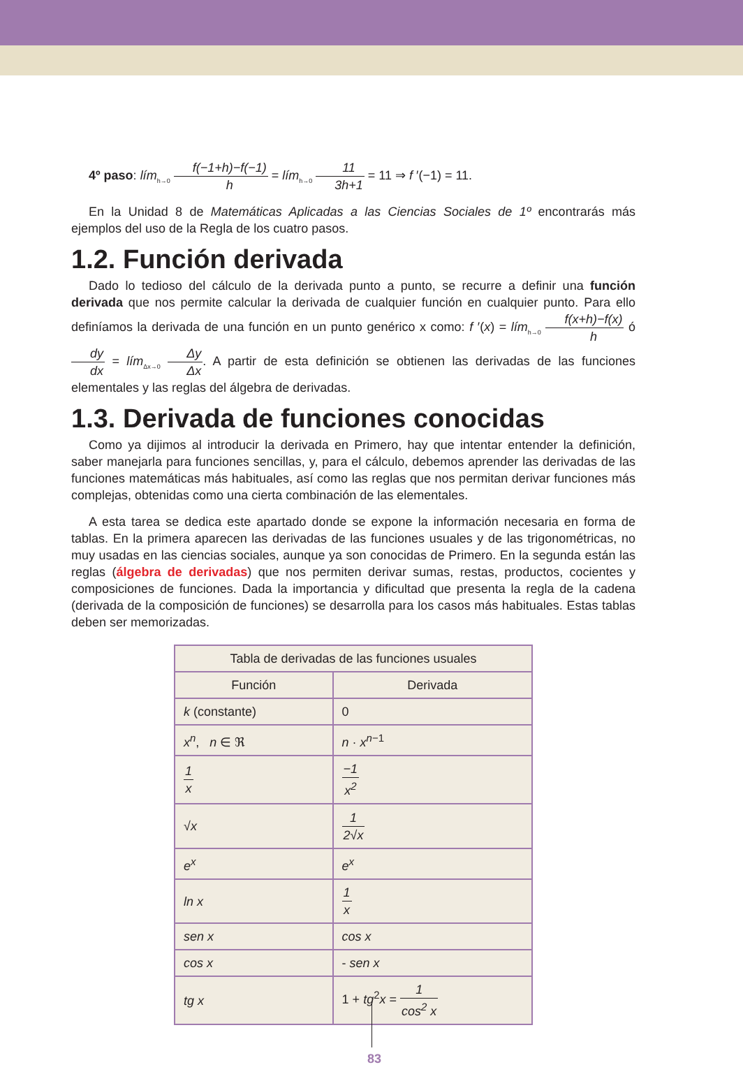4º paso: lím<sub>h→0</sub> f(−1+h)−f(−1) h = lím<sub>h→0</sub> 11 3h+1 = 11 ⇒ f ′(−1) = 11.
En la Unidad 8 de Matemáticas Aplicadas a las Ciencias Sociales de 1º encontrarás más ejemplos del uso de la Regla de los cuatro pasos.
1.2. Función derivada
Dado lo tedioso del cálculo de la derivada punto a punto, se recurre a definir una función derivada que nos permite calcular la derivada de cualquier función en cualquier punto. Para ello definíamos la derivada de una función en un punto genérico x como: f ′(x) = lím<sub>h→0</sub> f(x+h)−f(x) h ó dy dx = lím<sub>Δx→0</sub> Δy Δx. A partir de esta definición se obtienen las derivadas de las funciones elementales y las reglas del álgebra de derivadas.
1.3. Derivada de funciones conocidas
Como ya dijimos al introducir la derivada en Primero, hay que intentar entender la definición, saber manejarla para funciones sencillas, y, para el cálculo, debemos aprender las derivadas de las funciones matemáticas más habituales, así como las reglas que nos permitan derivar funciones más complejas, obtenidas como una cierta combinación de las elementales.
A esta tarea se dedica este apartado donde se expone la información necesaria en forma de tablas. En la primera aparecen las derivadas de las funciones usuales y de las trigonométricas, no muy usadas en las ciencias sociales, aunque ya son conocidas de Primero. En la segunda están las reglas (álgebra de derivadas) que nos permiten derivar sumas, restas, productos, cocientes y composiciones de funciones. Dada la importancia y dificultad que presenta la regla de la cadena (derivada de la composición de funciones) se desarrolla para los casos más habituales. Estas tablas deben ser memorizadas.
| Tabla de derivadas de las funciones usuales | |
| --- | --- |
| Función | Derivada |
| k (constante) | 0 |
| x<sup>n</sup> , n ∈ ℜ | n · x<sup>n−1</sup> |
| 1 x | −1 x<sup>2</sup> |
| √ x | 1 2√x |
| e<sup>x</sup> | e<sup>x</sup> |
| ln x | 1 x |
| sen x | cos x |
| cos x | - sen x |
| tg x | 1 + tg<sup>2</sup> x = 1 cos<sup>2</sup> x |
83